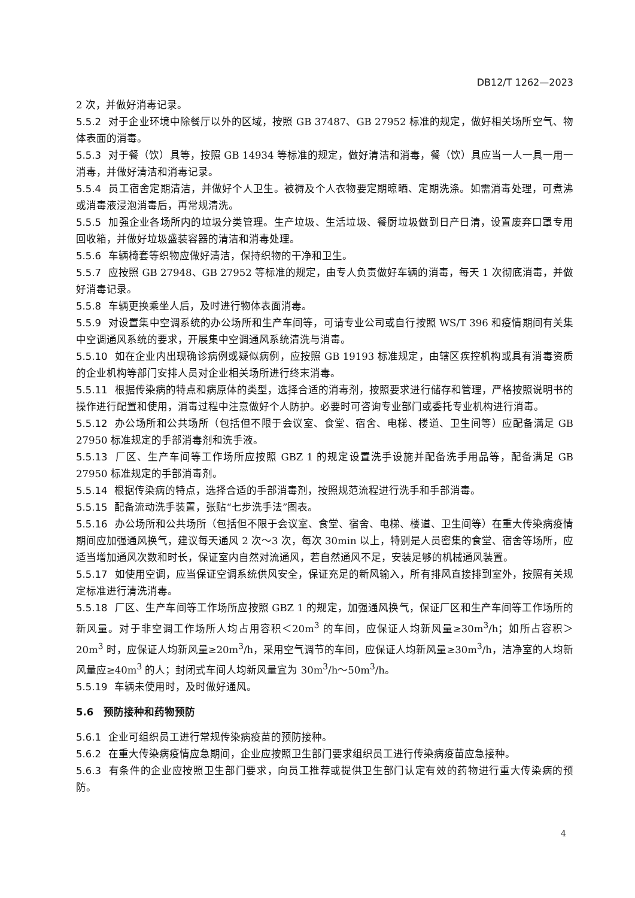DB12/T 1262—2023
2 次，并做好消毒记录。
5.5.2 对于企业环境中除餐厅以外的区域，按照 GB 37487、GB 27952 标准的规定，做好相关场所空气、物体表面的消毒。
5.5.3 对于餐（饮）具等，按照 GB 14934 等标准的规定，做好清洁和消毒，餐（饮）具应当一人一具一用一消毒，并做好清洁和消毒记录。
5.5.4 员工宿舍定期清洁，并做好个人卫生。被褥及个人衣物要定期晾晒、定期洗涤。如需消毒处理，可煮沸或消毒液浸泡消毒后，再常规清洗。
5.5.5 加强企业各场所内的垃圾分类管理。生产垃圾、生活垃圾、餐厨垃圾做到日产日清，设置废弃口罩专用回收箱，并做好垃圾盛装容器的清洁和消毒处理。
5.5.6 车辆椅套等织物应做好清洁，保持织物的干净和卫生。
5.5.7 应按照 GB 27948、GB 27952 等标准的规定，由专人负责做好车辆的消毒，每天 1 次彻底消毒，并做好消毒记录。
5.5.8 车辆更换乘坐人后，及时进行物体表面消毒。
5.5.9 对设置集中空调系统的办公场所和生产车间等，可请专业公司或自行按照 WS/T 396 和疫情期间有关集中空调通风系统的要求，开展集中空调通风系统清洗与消毒。
5.5.10 如在企业内出现确诊病例或疑似病例，应按照 GB 19193 标准规定，由辖区疾控机构或具有消毒资质的企业机构等部门安排人员对企业相关场所进行终末消毒。
5.5.11 根据传染病的特点和病原体的类型，选择合适的消毒剂，按照要求进行储存和管理，严格按照说明书的操作进行配置和使用，消毒过程中注意做好个人防护。必要时可咨询专业部门或委托专业机构进行消毒。
5.5.12 办公场所和公共场所（包括但不限于会议室、食堂、宿舍、电梯、楼道、卫生间等）应配备满足 GB 27950 标准规定的手部消毒剂和洗手液。
5.5.13 厂区、生产车间等工作场所应按照 GBZ 1 的规定设置洗手设施并配备洗手用品等，配备满足 GB 27950 标准规定的手部消毒剂。
5.5.14 根据传染病的特点，选择合适的手部消毒剂，按照规范流程进行洗手和手部消毒。
5.5.15 配备流动洗手装置，张贴“七步洗手法”图表。
5.5.16 办公场所和公共场所（包括但不限于会议室、食堂、宿舍、电梯、楼道、卫生间等）在重大传染病疫情期间应加强通风换气，建议每天通风 2 次～3 次，每次 30min 以上，特别是人员密集的食堂、宿舍等场所，应适当增加通风次数和时长，保证室内自然对流通风，若自然通风不足，安装足够的机械通风装置。
5.5.17 如使用空调，应当保证空调系统供风安全，保证充足的新风输入，所有排风直接排到室外，按照有关规定标准进行清洗消毒。
5.5.18 厂区、生产车间等工作场所应按照 GBZ 1 的规定，加强通风换气，保证厂区和生产车间等工作场所的新风量。对于非空调工作场所人均占用容积＜20m<sup>3</sup> 的车间，应保证人均新风量≥30m<sup>3</sup>/h；如所占容积＞20m<sup>3</sup> 时，应保证人均新风量≥20m<sup>3</sup>/h，采用空气调节的车间，应保证人均新风量≥30m<sup>3</sup>/h，洁净室的人均新风量应≥40m<sup>3</sup> 的人；封闭式车间人均新风量宜为 30m<sup>3</sup>/h～50m<sup>3</sup>/h。
5.5.19 车辆未使用时，及时做好通风。
5.6　预防接种和药物预防
5.6.1 企业可组织员工进行常规传染病疫苗的预防接种。
5.6.2 在重大传染病疫情应急期间，企业应按照卫生部门要求组织员工进行传染病疫苗应急接种。
5.6.3 有条件的企业应按照卫生部门要求，向员工推荐或提供卫生部门认定有效的药物进行重大传染病的预防。
4